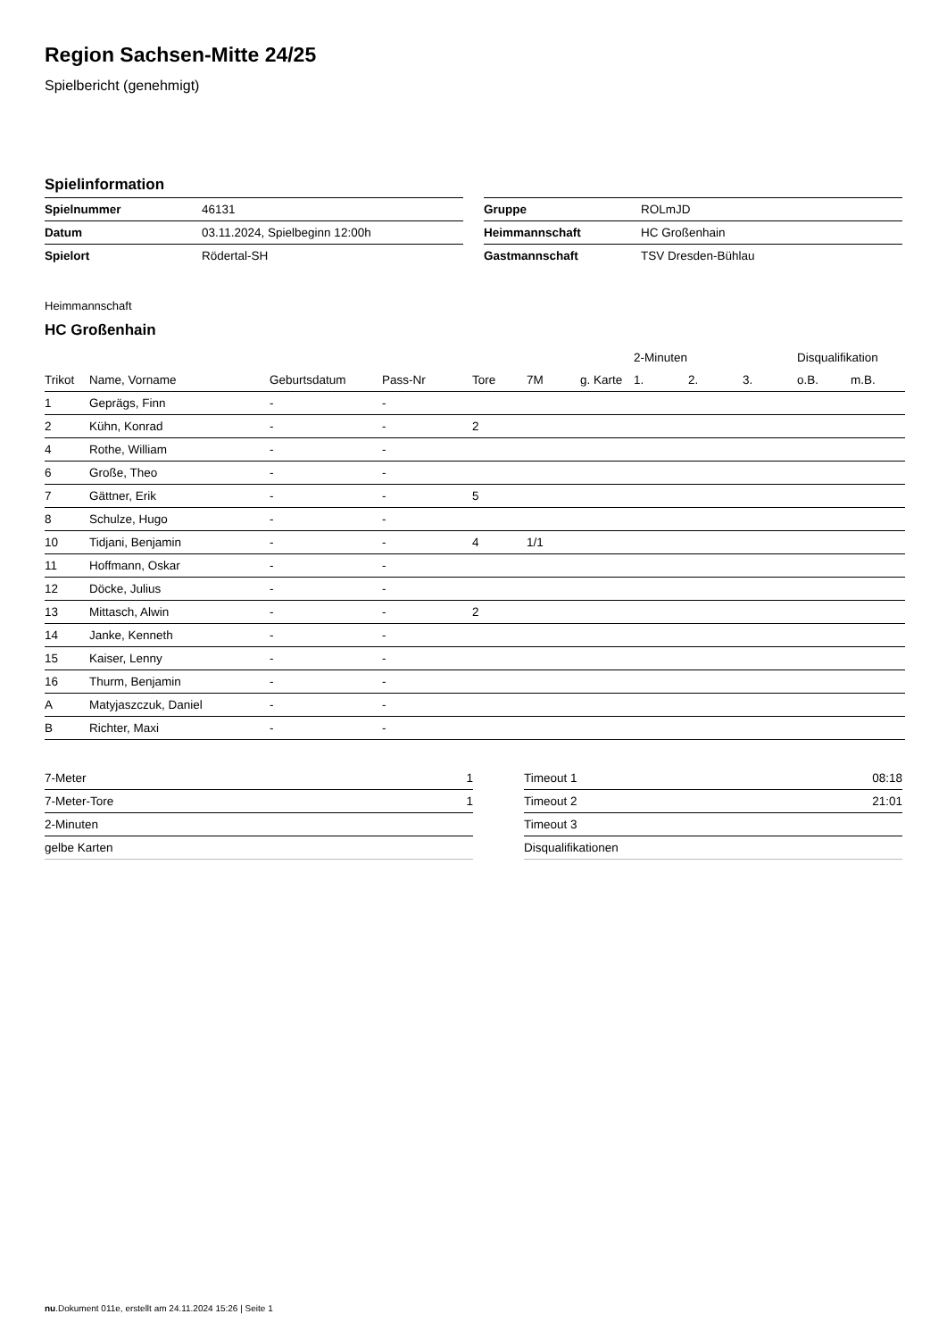Region Sachsen-Mitte 24/25
Spielbericht (genehmigt)
Spielinformation
| Spielnummer | 46131 |
| Datum | 03.11.2024, Spielbeginn 12:00h |
| Spielort | Rödertal-SH |
| Gruppe | ROLmJD |
| Heimmannschaft | HC Großenhain |
| Gastmannschaft | TSV Dresden-Bühlau |
Heimmannschaft
HC Großenhain
| | | | | | | | 2-Minuten | | | Disqualifikation | |
| --- | --- | --- | --- | --- | --- | --- | --- | --- | --- | --- | --- |
| Trikot | Name, Vorname | Geburtsdatum | Pass-Nr | Tore | 7M | g. Karte | 1. | 2. | 3. | o.B. | m.B. |
| 1 | Geprägs, Finn | - | - | | | | | | | | |
| 2 | Kühn, Konrad | - | - | 2 | | | | | | | |
| 4 | Rothe, William | - | - | | | | | | | | |
| 6 | Große, Theo | - | - | | | | | | | | |
| 7 | Gättner, Erik | - | - | 5 | | | | | | | |
| 8 | Schulze, Hugo | - | - | | | | | | | | |
| 10 | Tidjani, Benjamin | - | - | 4 | 1/1 | | | | | | |
| 11 | Hoffmann, Oskar | - | - | | | | | | | | |
| 12 | Döcke, Julius | - | - | | | | | | | | |
| 13 | Mittasch, Alwin | - | - | 2 | | | | | | | |
| 14 | Janke, Kenneth | - | - | | | | | | | | |
| 15 | Kaiser, Lenny | - | - | | | | | | | | |
| 16 | Thurm, Benjamin | - | - | | | | | | | | |
| A | Matyjaszczuk, Daniel | - | - | | | | | | | | |
| B | Richter, Maxi | - | - | | | | | | | | |
| 7-Meter | 1 |
| 7-Meter-Tore | 1 |
| 2-Minuten | |
| gelbe Karten | |
| Timeout 1 | 08:18 |
| Timeout 2 | 21:01 |
| Timeout 3 | |
| Disqualifikationen | |
nu.Dokument 011e, erstellt am 24.11.2024 15:26 | Seite 1